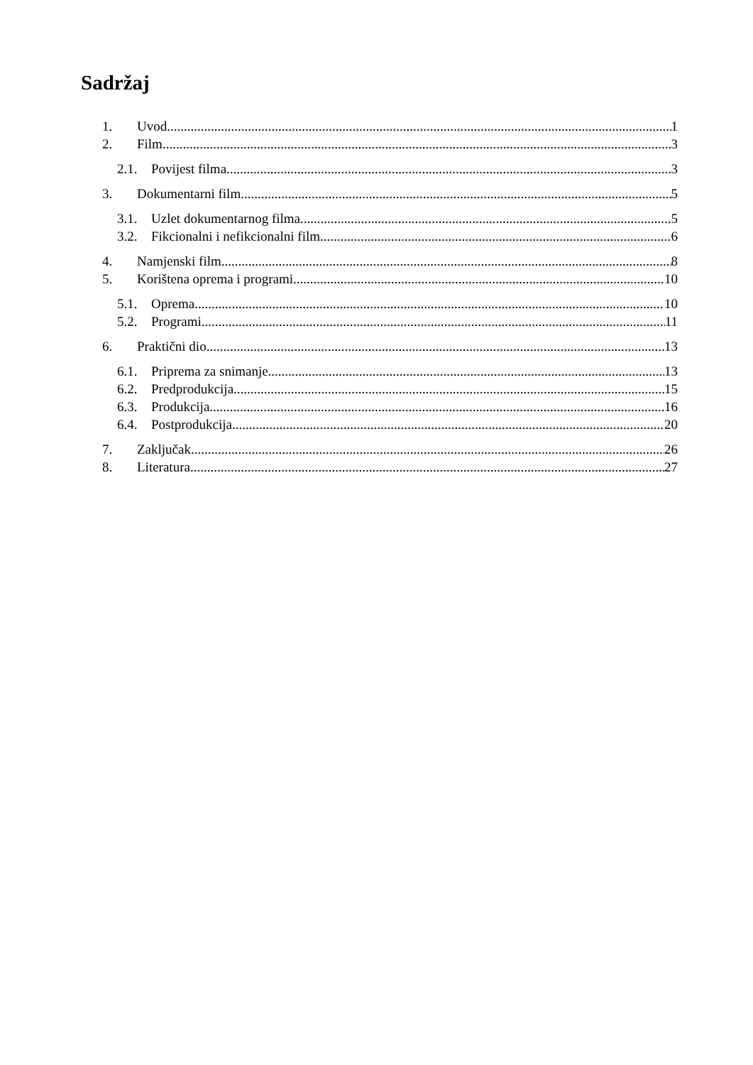Sadržaj
1. Uvod 1
2. Film 3
2.1. Povijest filma 3
3. Dokumentarni film 5
3.1. Uzlet dokumentarnog filma 5
3.2. Fikcionalni i nefikcionalni film 6
4. Namjenski film 8
5. Korištena oprema i programi 10
5.1. Oprema 10
5.2. Programi 11
6. Praktični dio 13
6.1. Priprema za snimanje 13
6.2. Predprodukcija 15
6.3. Produkcija 16
6.4. Postprodukcija 20
7. Zaključak 26
8. Literatura 27